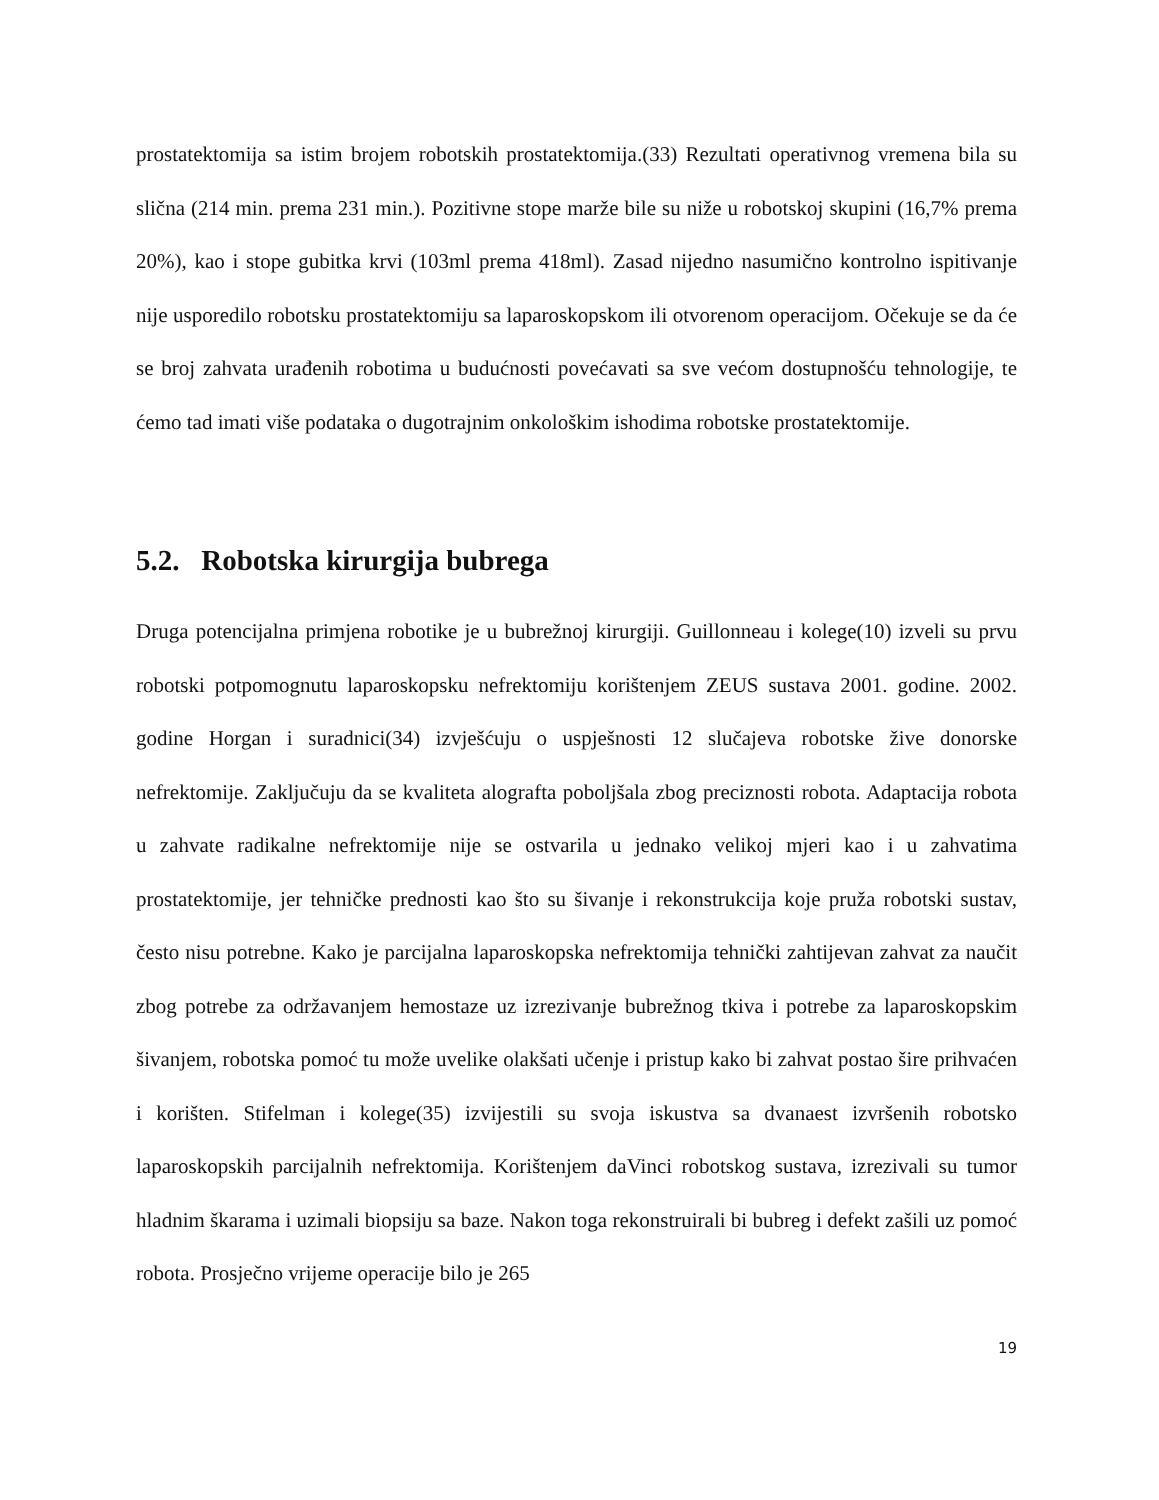prostatektomija sa istim brojem robotskih prostatektomija.(33) Rezultati operativnog vremena bila su slična (214 min. prema 231 min.). Pozitivne stope marže bile su niže u robotskoj skupini (16,7% prema 20%), kao i stope gubitka krvi (103ml prema 418ml). Zasad nijedno nasumično kontrolno ispitivanje nije usporedilo robotsku prostatektomiju sa laparoskopskom ili otvorenom operacijom. Očekuje se da će se broj zahvata urađenih robotima u budućnosti povećavati sa sve većom dostupnošću tehnologije, te ćemo tad imati više podataka o dugotrajnim onkološkim ishodima robotske prostatektomije.
5.2. Robotska kirurgija bubrega
Druga potencijalna primjena robotike je u bubrežnoj kirurgiji. Guillonneau i kolege(10) izveli su prvu robotski potpomognutu laparoskopsku nefrektomiju korištenjem ZEUS sustava 2001. godine. 2002. godine Horgan i suradnici(34) izvješćuju o uspješnosti 12 slučajeva robotske žive donorske nefrektomije. Zaključuju da se kvaliteta alografta poboljšala zbog preciznosti robota. Adaptacija robota u zahvate radikalne nefrektomije nije se ostvarila u jednako velikoj mjeri kao i u zahvatima prostatektomije, jer tehničke prednosti kao što su šivanje i rekonstrukcija koje pruža robotski sustav, često nisu potrebne. Kako je parcijalna laparoskopska nefrektomija tehnički zahtijevan zahvat za naučit zbog potrebe za održavanjem hemostaze uz izrezivanje bubrežnog tkiva i potrebe za laparoskopskim šivanjem, robotska pomoć tu može uvelike olakšati učenje i pristup kako bi zahvat postao šire prihvaćen i korišten. Stifelman i kolege(35) izvijestili su svoja iskustva sa dvanaest izvršenih robotsko laparoskopskih parcijalnih nefrektomija. Korištenjem daVinci robotskog sustava, izrezivali su tumor hladnim škarama i uzimali biopsiju sa baze. Nakon toga rekonstruirali bi bubreg i defekt zašili uz pomoć robota. Prosječno vrijeme operacije bilo je 265
19